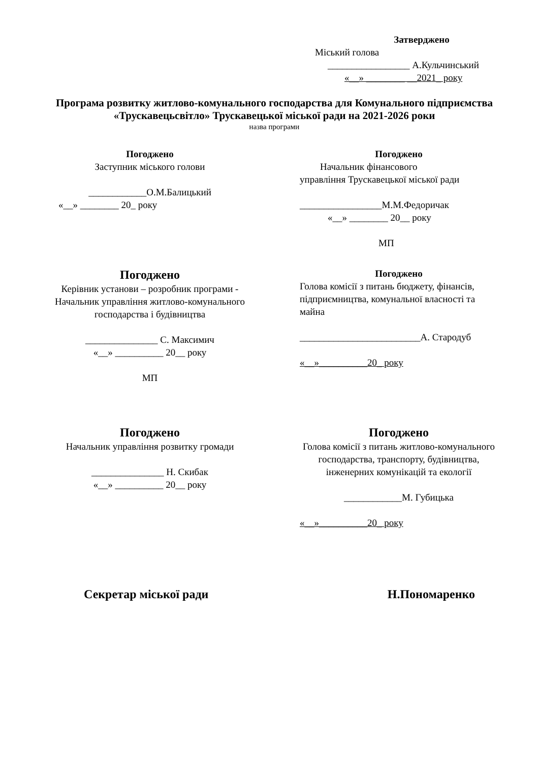Затверджено
Міський голова
_________________ А.Кульчинський
«__» ________ __2021_ року
Програма розвитку житлово-комунального господарства для Комунального підприємства «Трускавецьсвітло» Трускавецької міської ради на 2021-2026 роки
назва програми
Погоджено
Заступник міського голови
____________О.М.Балицький
«__» ________ 20_ року
Погоджено
Начальник фінансового
управління Трускавецької міської ради
_________________М.М.Федоричак
«__» ________ 20__ року
МП
Погоджено
Керівник установи – розробник програми -
Начальник управління житлово-комунального господарства і будівництва
_______________ С. Максимич
«__» __________ 20__ року
МП
Погоджено
Голова комісії з питань бюджету, фінансів, підприємництва, комунальної власності та майна
_________________________А. Стародуб
«__»__________20_ року
Погоджено
Начальник управління розвитку громади
_______________ Н. Скибак
«__» __________ 20__ року
Погоджено
Голова комісії з питань житлово-комунального господарства, транспорту, будівництва, інженерних комунікацій та екології
____________М. Губицька
«__»__________20_ року
Секретар міської ради Н.Пономаренко